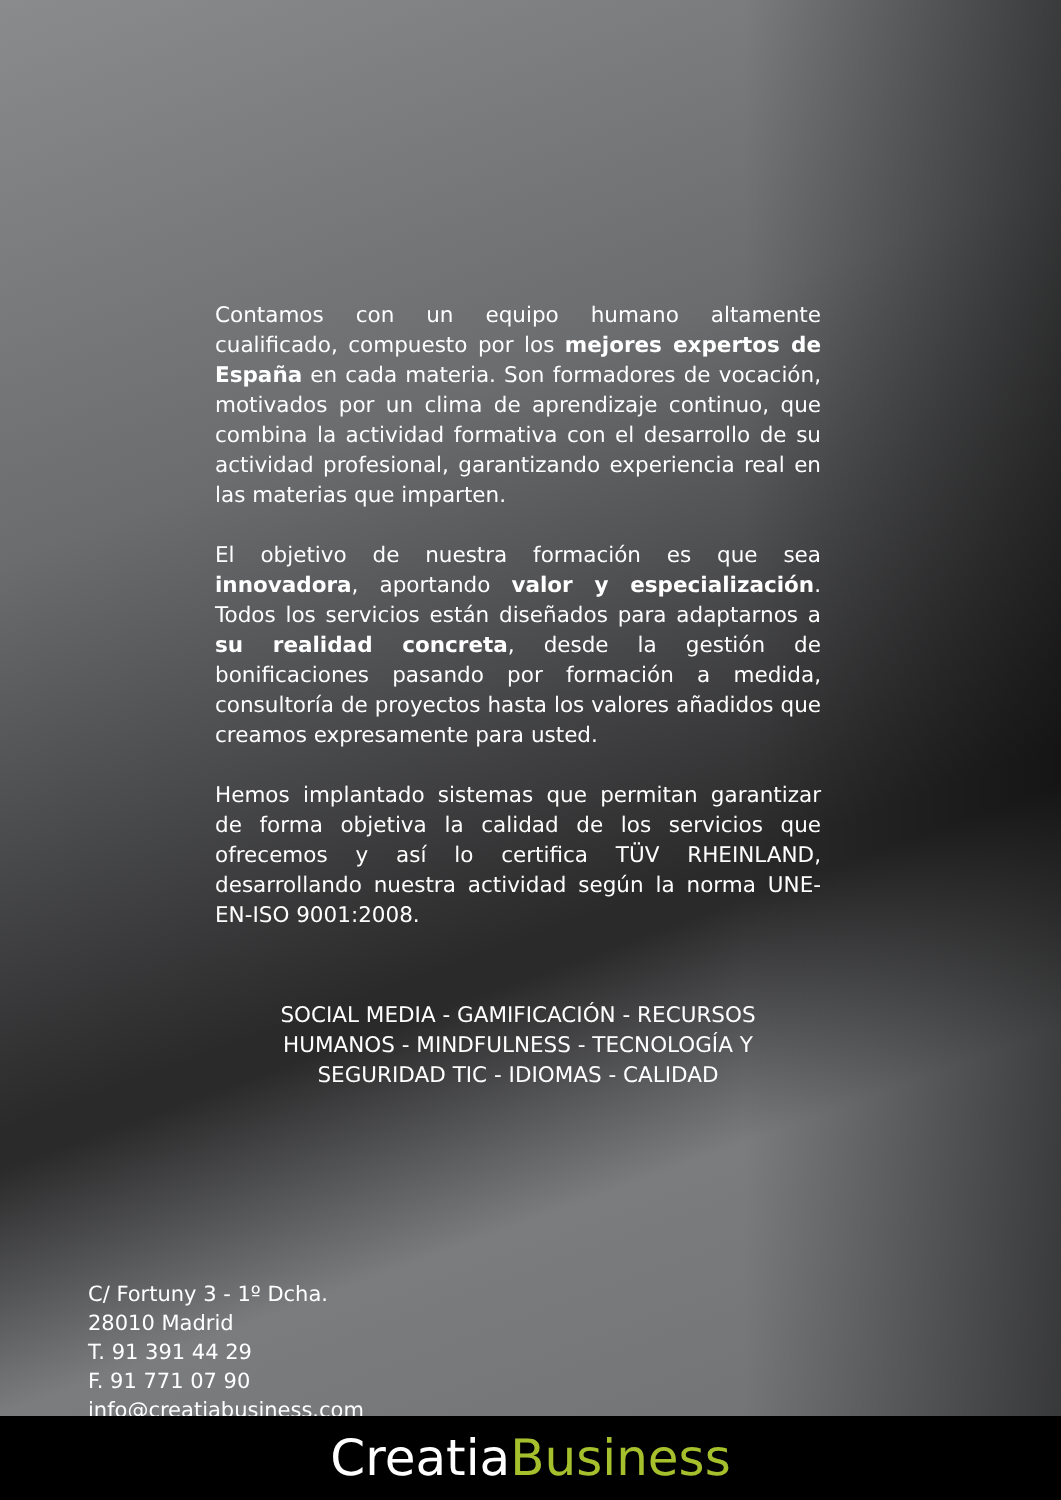Contamos con un equipo humano altamente cualificado, compuesto por los mejores expertos de España en cada materia. Son formadores de vocación, motivados por un clima de aprendizaje continuo, que combina la actividad formativa con el desarrollo de su actividad profesional, garantizando experiencia real en las materias que imparten.
El objetivo de nuestra formación es que sea innovadora, aportando valor y especialización. Todos los servicios están diseñados para adaptarnos a su realidad concreta, desde la gestión de bonificaciones pasando por formación a medida, consultoría de proyectos hasta los valores añadidos que creamos expresamente para usted.
Hemos implantado sistemas que permitan garantizar de forma objetiva la calidad de los servicios que ofrecemos y así lo certifica TÜV RHEINLAND, desarrollando nuestra actividad según la norma UNE-EN-ISO 9001:2008.
SOCIAL MEDIA - GAMIFICACIÓN - RECURSOS
HUMANOS - MINDFULNESS - TECNOLOGÍA Y
SEGURIDAD TIC - IDIOMAS - CALIDAD
C/ Fortuny 3 - 1º Dcha.
28010 Madrid
T. 91 391 44 29
F. 91 771 07 90
info@creatiabusiness.com
CreatiaBusiness